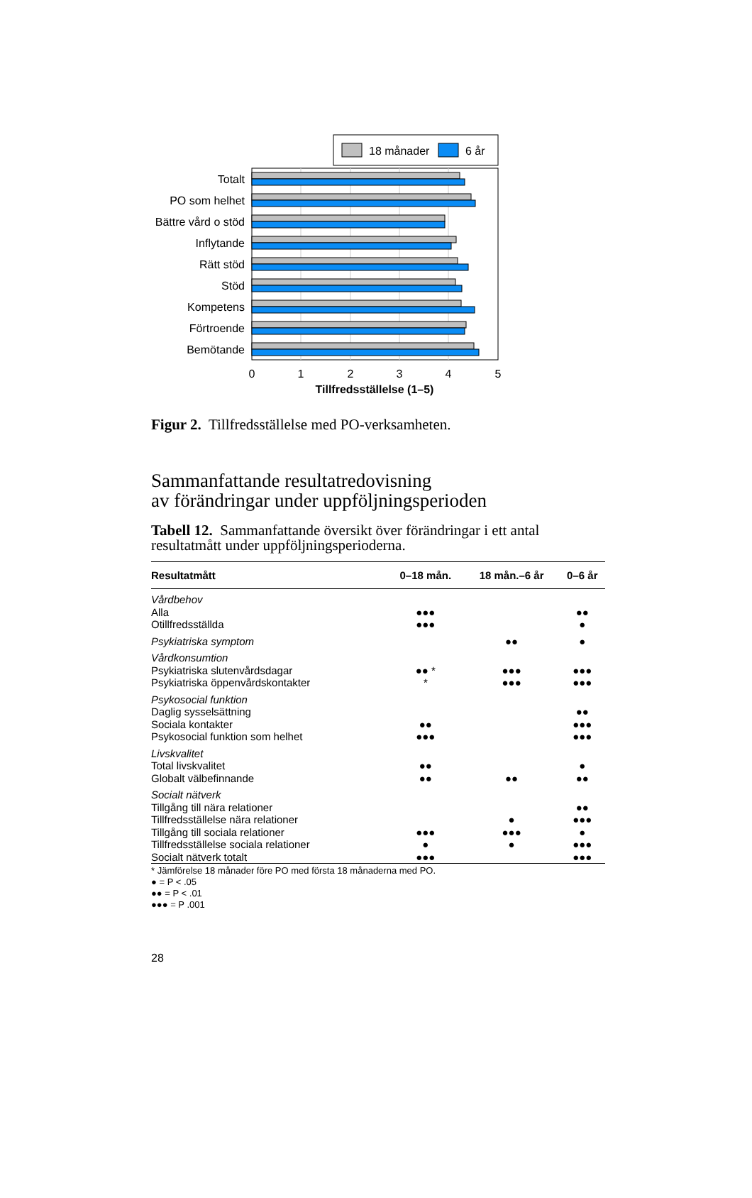18 månader
6 år
Totalt
PO som helhet
Bättre vård o stöd
Inflytande
Rätt stöd
Stöd
Kompetens
Förtroende
Bemötande
0
1
2
3
4
5
Tillfredsställelse (1–5)
Figur 2. Tillfredsställelse med PO-verksamheten.
Sammanfattande resultatredovisning
av förändringar under uppföljningsperioden
Tabell 12. Sammanfattande översikt över förändringar i ett antal resultatmått under uppföljningsperioderna.
| Resultatmått | 0–18 mån. | 18 mån.–6 år | 0–6 år |
| --- | --- | --- | --- |
| Vårdbehov | | | |
| Alla | ●●● | | ●● |
| Otillfredsställda | ●●● | | ● |
| Psykiatriska symptom | | ●● | ● |
| Vårdkonsumtion | | | |
| Psykiatriska slutenvårdsdagar | ●● * | ●●● | ●●● |
| Psykiatriska öppenvårdskontakter | * | ●●● | ●●● |
| Psykosocial funktion | | | |
| Daglig sysselsättning | | | ●● |
| Sociala kontakter | ●● | | ●●● |
| Psykosocial funktion som helhet | ●●● | | ●●● |
| Livskvalitet | | | |
| Total livskvalitet | ●● | | ● |
| Globalt välbefinnande | ●● | ●● | ●● |
| Socialt nätverk | | | |
| Tillgång till nära relationer | | | ●● |
| Tillfredsställelse nära relationer | | ● | ●●● |
| Tillgång till sociala relationer | ●●● | ●●● | ● |
| Tillfredsställelse sociala relationer | ● | ● | ●●● |
| Socialt nätverk totalt | ●●● | | ●●● |
* Jämförelse 18 månader före PO med första 18 månaderna med PO.
● = P < .05
●● = P < .01
●●● = P .001
28